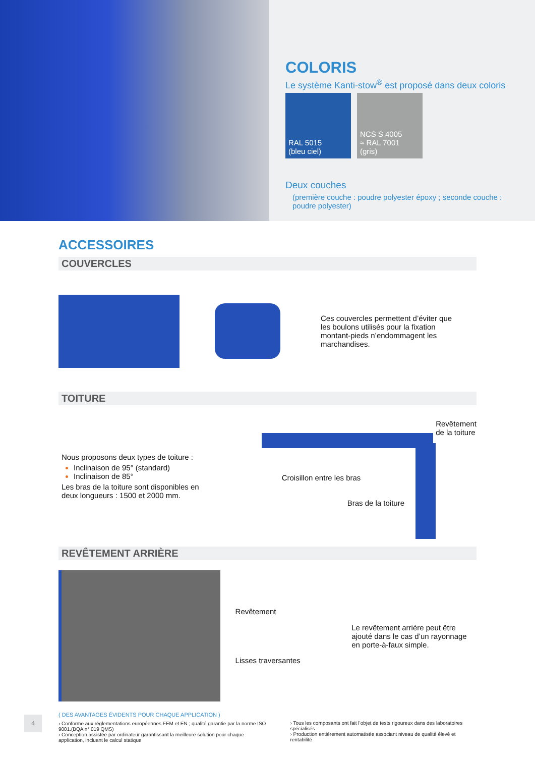COLORIS
Le système Kanti-stow<sup>®</sup> est proposé dans deux coloris
RAL 5015
(bleu ciel)
NCS S 4005
≈ RAL 7001
(gris)
Deux couches
(première couche : poudre polyester époxy ; seconde couche : poudre polyester)
ACCESSOIRES
COUVERCLES
Ces couvercles permettent d’éviter que les boulons utilisés pour la fixation montant-pieds n’endommagent les marchandises.
TOITURE
Nous proposons deux types de toiture :
Inclinaison de 95° (standard)
Inclinaison de 85°
Les bras de la toiture sont disponibles en deux longueurs : 1500 et 2000 mm.
Croisillon entre les bras
Bras de la toiture
Revêtement
de la toiture
REVÊTEMENT ARRIÈRE
Revêtement
Lisses traversantes
Le revêtement arrière peut être ajouté dans le cas d’un rayonnage en porte-à-faux simple.
( DES AVANTAGES ÉVIDENTS POUR CHAQUE APPLICATION )
› Conforme aux réglementations européennes FEM et EN ; qualité garantie par la norme ISO 9001.(BQA n° 019 QMS)
› Conception assistée par ordinateur garantissant la meilleure solution pour chaque application, incluant le calcul statique
› Tous les composants ont fait l’objet de tests rigoureux dans des laboratoires spécialisés.
› Production entièrement automatisée associant niveau de qualité élevé et rentabilité
4